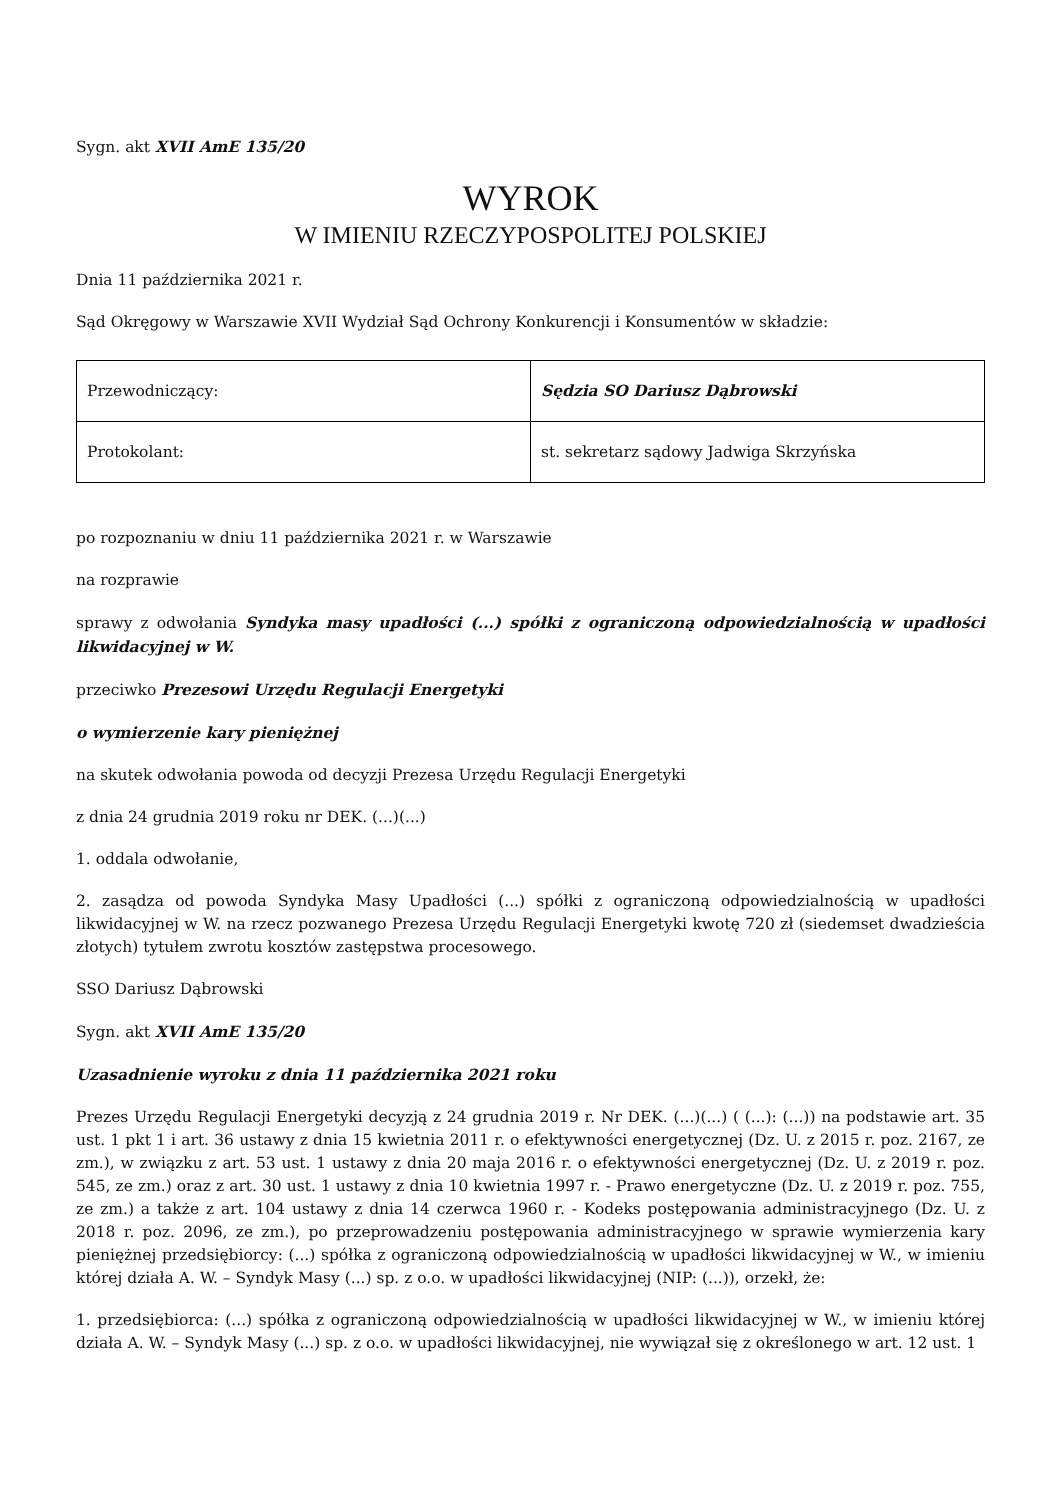Sygn. akt XVII AmE 135/20
WYROK
W IMIENIU RZECZYPOSPOLITEJ POLSKIEJ
Dnia 11 października 2021 r.
Sąd Okręgowy w Warszawie XVII Wydział Sąd Ochrony Konkurencji i Konsumentów w składzie:
| Przewodniczący: | Sędzia SO Dariusz Dąbrowski |
| Protokolant: | st. sekretarz sądowy Jadwiga Skrzyńska |
po rozpoznaniu w dniu 11 października 2021 r. w Warszawie
na rozprawie
sprawy z odwołania Syndyka masy upadłości (...) spółki z ograniczoną odpowiedzialnością w upadłości likwidacyjnej w W.
przeciwko Prezesowi Urzędu Regulacji Energetyki
o wymierzenie kary pieniężnej
na skutek odwołania powoda od decyzji Prezesa Urzędu Regulacji Energetyki
z dnia 24 grudnia 2019 roku nr DEK. (...)(...)
1. oddala odwołanie,
2. zasądza od powoda Syndyka Masy Upadłości (...) spółki z ograniczoną odpowiedzialnością w upadłości likwidacyjnej w W. na rzecz pozwanego Prezesa Urzędu Regulacji Energetyki kwotę 720 zł (siedemset dwadzieścia złotych) tytułem zwrotu kosztów zastępstwa procesowego.
SSO Dariusz Dąbrowski
Sygn. akt XVII AmE 135/20
Uzasadnienie wyroku z dnia 11 października 2021 roku
Prezes Urzędu Regulacji Energetyki decyzją z 24 grudnia 2019 r. Nr DEK. (...)(...) ( (...): (...)) na podstawie art. 35 ust. 1 pkt 1 i art. 36 ustawy z dnia 15 kwietnia 2011 r. o efektywności energetycznej (Dz. U. z 2015 r. poz. 2167, ze zm.), w związku z art. 53 ust. 1 ustawy z dnia 20 maja 2016 r. o efektywności energetycznej (Dz. U. z 2019 r. poz. 545, ze zm.) oraz z art. 30 ust. 1 ustawy z dnia 10 kwietnia 1997 r. - Prawo energetyczne (Dz. U. z 2019 r. poz. 755, ze zm.) a także z art. 104 ustawy z dnia 14 czerwca 1960 r. - Kodeks postępowania administracyjnego (Dz. U. z 2018 r. poz. 2096, ze zm.), po przeprowadzeniu postępowania administracyjnego w sprawie wymierzenia kary pieniężnej przedsiębiorcy: (...) spółka z ograniczoną odpowiedzialnością w upadłości likwidacyjnej w W., w imieniu której działa A. W. – Syndyk Masy (...) sp. z o.o. w upadłości likwidacyjnej (NIP: (...)), orzekł, że:
1. przedsiębiorca: (...) spółka z ograniczoną odpowiedzialnością w upadłości likwidacyjnej w W., w imieniu której działa A. W. – Syndyk Masy (...) sp. z o.o. w upadłości likwidacyjnej, nie wywiązał się z określonego w art. 12 ust. 1